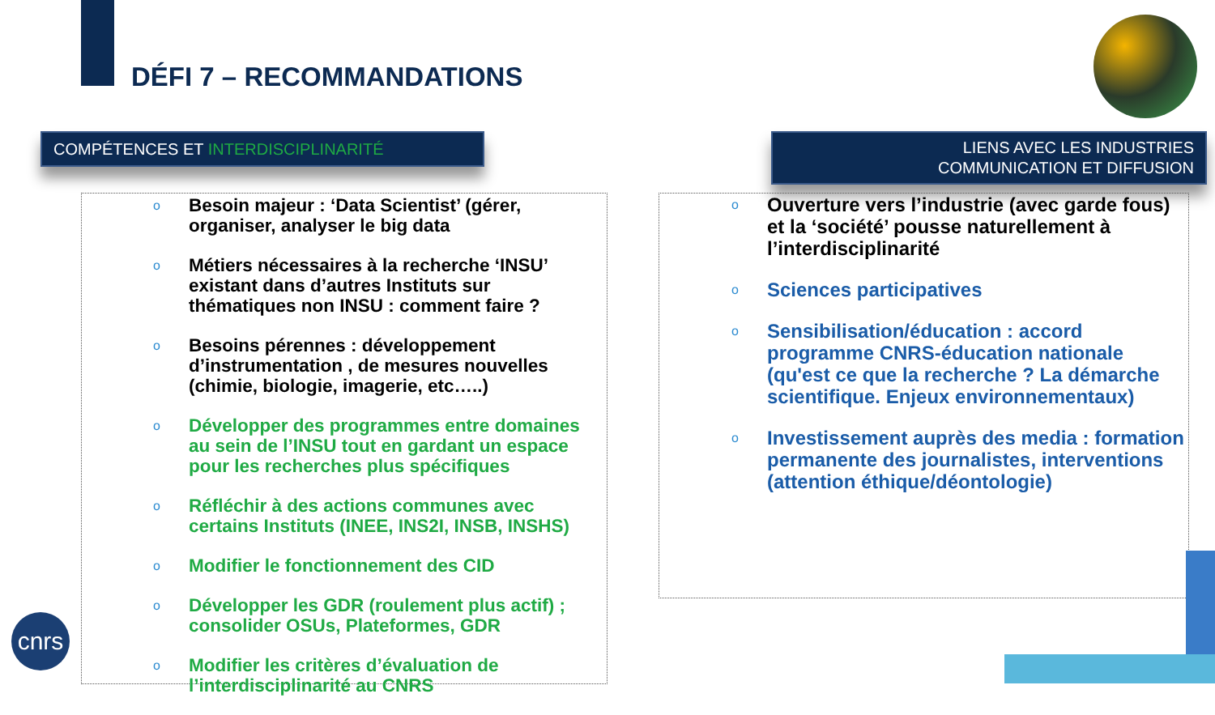DÉFI 7 – RECOMMANDATIONS
COMPÉTENCES ET INTERDISCIPLINARITÉ
LIENS AVEC LES INDUSTRIES
COMMUNICATION ET DIFFUSION
o Besoin majeur : ‘Data Scientist’ (gérer, organiser, analyser le big data
o Métiers nécessaires à la recherche ‘INSU’ existant dans d’autres Instituts sur thématiques non INSU : comment faire ?
o Besoins pérennes : développement d’instrumentation , de mesures nouvelles (chimie, biologie, imagerie, etc…..)
o Développer des programmes entre domaines au sein de l’INSU tout en gardant un espace pour les recherches plus spécifiques
o Réfléchir à des actions communes avec certains Instituts (INEE, INS2I, INSB, INSHS)
o Modifier le fonctionnement des CID
o Développer les GDR (roulement plus actif) ; consolider OSUs, Plateformes, GDR
o Modifier les critères d’évaluation de l’interdisciplinarité au CNRS
o Ouverture vers l’industrie (avec garde fous) et la ‘société’ pousse naturellement à l’interdisciplinarité
o Sciences participatives
o Sensibilisation/éducation : accord programme CNRS-éducation nationale (qu'est ce que la recherche ? La démarche scientifique. Enjeux environnementaux)
o Investissement auprès des media : formation permanente des journalistes, interventions (attention éthique/déontologie)
cnrs